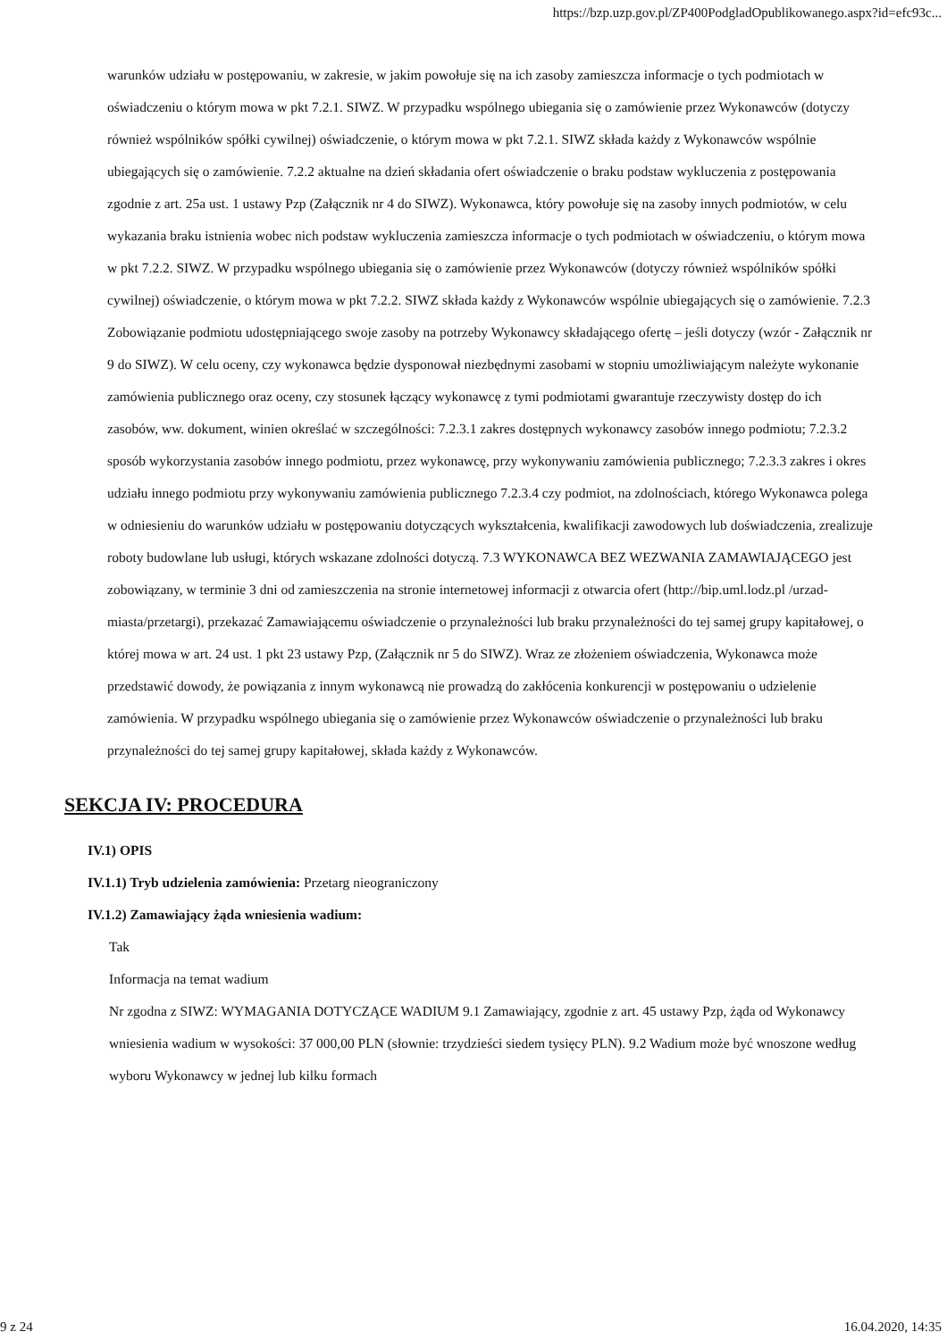https://bzp.uzp.gov.pl/ZP400PodgladOpublikowanego.aspx?id=efc93c...
warunków udziału w postępowaniu, w zakresie, w jakim powołuje się na ich zasoby zamieszcza informacje o tych podmiotach w oświadczeniu o którym mowa w pkt 7.2.1. SIWZ. W przypadku wspólnego ubiegania się o zamówienie przez Wykonawców (dotyczy również wspólników spółki cywilnej) oświadczenie, o którym mowa w pkt 7.2.1. SIWZ składa każdy z Wykonawców wspólnie ubiegających się o zamówienie. 7.2.2 aktualne na dzień składania ofert oświadczenie o braku podstaw wykluczenia z postępowania zgodnie z art. 25a ust. 1 ustawy Pzp (Załącznik nr 4 do SIWZ). Wykonawca, który powołuje się na zasoby innych podmiotów, w celu wykazania braku istnienia wobec nich podstaw wykluczenia zamieszcza informacje o tych podmiotach w oświadczeniu, o którym mowa w pkt 7.2.2. SIWZ. W przypadku wspólnego ubiegania się o zamówienie przez Wykonawców (dotyczy również wspólników spółki cywilnej) oświadczenie, o którym mowa w pkt 7.2.2. SIWZ składa każdy z Wykonawców wspólnie ubiegających się o zamówienie. 7.2.3 Zobowiązanie podmiotu udostępniającego swoje zasoby na potrzeby Wykonawcy składającego ofertę – jeśli dotyczy (wzór - Załącznik nr 9 do SIWZ). W celu oceny, czy wykonawca będzie dysponował niezbędnymi zasobami w stopniu umożliwiającym należyte wykonanie zamówienia publicznego oraz oceny, czy stosunek łączący wykonawcę z tymi podmiotami gwarantuje rzeczywisty dostęp do ich zasobów, ww. dokument, winien określać w szczególności: 7.2.3.1 zakres dostępnych wykonawcy zasobów innego podmiotu; 7.2.3.2 sposób wykorzystania zasobów innego podmiotu, przez wykonawcę, przy wykonywaniu zamówienia publicznego; 7.2.3.3 zakres i okres udziału innego podmiotu przy wykonywaniu zamówienia publicznego 7.2.3.4 czy podmiot, na zdolnościach, którego Wykonawca polega w odniesieniu do warunków udziału w postępowaniu dotyczących wykształcenia, kwalifikacji zawodowych lub doświadczenia, zrealizuje roboty budowlane lub usługi, których wskazane zdolności dotyczą. 7.3 WYKONAWCA BEZ WEZWANIA ZAMAWIAJĄCEGO jest zobowiązany, w terminie 3 dni od zamieszczenia na stronie internetowej informacji z otwarcia ofert (http://bip.uml.lodz.pl /urzad-miasta/przetargi), przekazać Zamawiającemu oświadczenie o przynależności lub braku przynależności do tej samej grupy kapitałowej, o której mowa w art. 24 ust. 1 pkt 23 ustawy Pzp, (Załącznik nr 5 do SIWZ). Wraz ze złożeniem oświadczenia, Wykonawca może przedstawić dowody, że powiązania z innym wykonawcą nie prowadzą do zakłócenia konkurencji w postępowaniu o udzielenie zamówienia. W przypadku wspólnego ubiegania się o zamówienie przez Wykonawców oświadczenie o przynależności lub braku przynależności do tej samej grupy kapitałowej, składa każdy z Wykonawców.
SEKCJA IV: PROCEDURA
IV.1) OPIS
IV.1.1) Tryb udzielenia zamówienia: Przetarg nieograniczony
IV.1.2) Zamawiający żąda wniesienia wadium:
Tak
Informacja na temat wadium
Nr zgodna z SIWZ: WYMAGANIA DOTYCZĄCE WADIUM 9.1 Zamawiający, zgodnie z art. 45 ustawy Pzp, żąda od Wykonawcy wniesienia wadium w wysokości: 37 000,00 PLN (słownie: trzydzieści siedem tysięcy PLN). 9.2 Wadium może być wnoszone według wyboru Wykonawcy w jednej lub kilku formach
9 z 24 16.04.2020, 14:35